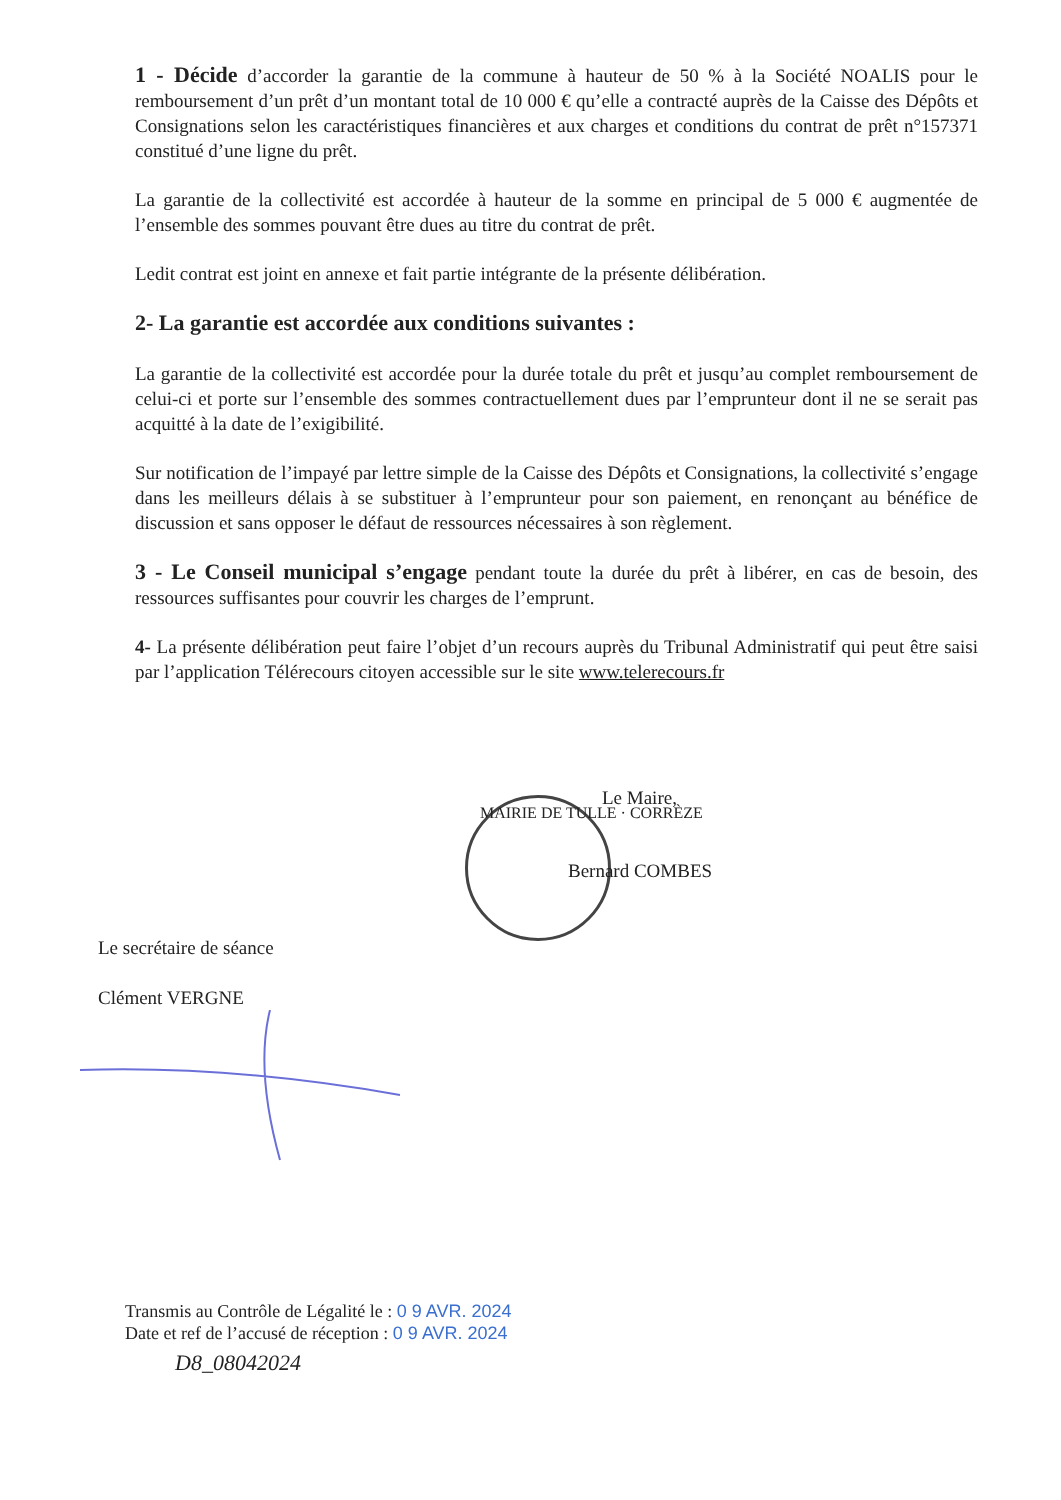1 - Décide d’accorder la garantie de la commune à hauteur de 50 % à la Société NOALIS pour le remboursement d’un prêt d’un montant total de 10 000 € qu’elle a contracté auprès de la Caisse des Dépôts et Consignations selon les caractéristiques financières et aux charges et conditions du contrat de prêt n°157371 constitué d’une ligne du prêt.
La garantie de la collectivité est accordée à hauteur de la somme en principal de 5 000 € augmentée de l’ensemble des sommes pouvant être dues au titre du contrat de prêt.
Ledit contrat est joint en annexe et fait partie intégrante de la présente délibération.
2- La garantie est accordée aux conditions suivantes :
La garantie de la collectivité est accordée pour la durée totale du prêt et jusqu’au complet remboursement de celui-ci et porte sur l’ensemble des sommes contractuellement dues par l’emprunteur dont il ne se serait pas acquitté à la date de l’exigibilité.
Sur notification de l’impayé par lettre simple de la Caisse des Dépôts et Consignations, la collectivité s’engage dans les meilleurs délais à se substituer à l’emprunteur pour son paiement, en renonçant au bénéfice de discussion et sans opposer le défaut de ressources nécessaires à son règlement.
3 - Le Conseil municipal s’engage pendant toute la durée du prêt à libérer, en cas de besoin, des ressources suffisantes pour couvrir les charges de l’emprunt.
4- La présente délibération peut faire l’objet d’un recours auprès du Tribunal Administratif qui peut être saisi par l’application Télérecours citoyen accessible sur le site www.telerecours.fr
MAIRIE DE TULLE · CORRÈZE
Le Maire,
Bernard COMBES
Le secrétaire de séance
Clément VERGNE
Transmis au Contrôle de Légalité le : 0 9 AVR. 2024
Date et ref de l’accusé de réception : 0 9 AVR. 2024
D8_08042024